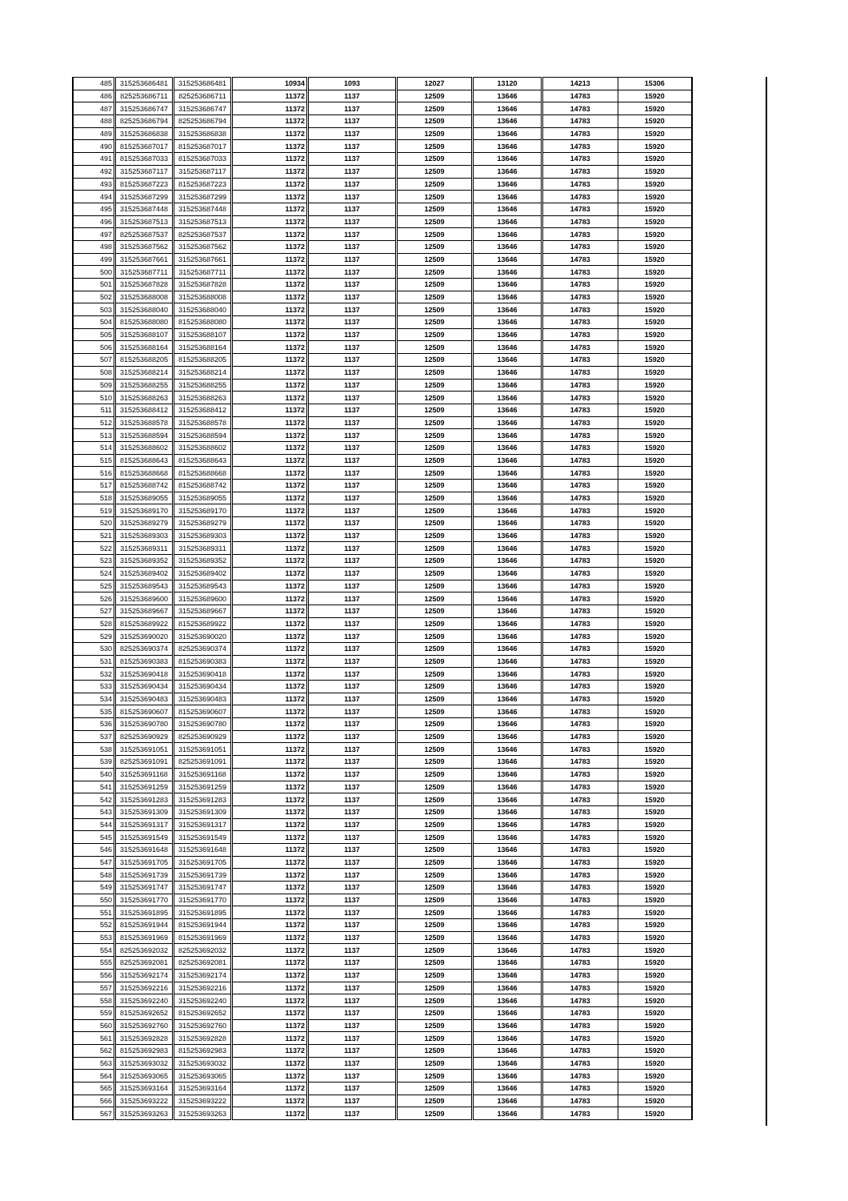| 485 | 315253686481 | 315253686481 | 10934 | 1093 | 12027 | 13120 | 14213 | 15306 |
| 486 | 825253686711 | 825253686711 | 11372 | 1137 | 12509 | 13646 | 14783 | 15920 |
| 487 | 315253686747 | 315253686747 | 11372 | 1137 | 12509 | 13646 | 14783 | 15920 |
| 488 | 825253686794 | 825253686794 | 11372 | 1137 | 12509 | 13646 | 14783 | 15920 |
| 489 | 315253686838 | 315253686838 | 11372 | 1137 | 12509 | 13646 | 14783 | 15920 |
| 490 | 815253687017 | 815253687017 | 11372 | 1137 | 12509 | 13646 | 14783 | 15920 |
| 491 | 815253687033 | 815253687033 | 11372 | 1137 | 12509 | 13646 | 14783 | 15920 |
| 492 | 315253687117 | 315253687117 | 11372 | 1137 | 12509 | 13646 | 14783 | 15920 |
| 493 | 815253687223 | 815253687223 | 11372 | 1137 | 12509 | 13646 | 14783 | 15920 |
| 494 | 315253687299 | 315253687299 | 11372 | 1137 | 12509 | 13646 | 14783 | 15920 |
| 495 | 315253687448 | 315253687448 | 11372 | 1137 | 12509 | 13646 | 14783 | 15920 |
| 496 | 315253687513 | 315253687513 | 11372 | 1137 | 12509 | 13646 | 14783 | 15920 |
| 497 | 825253687537 | 825253687537 | 11372 | 1137 | 12509 | 13646 | 14783 | 15920 |
| 498 | 315253687562 | 315253687562 | 11372 | 1137 | 12509 | 13646 | 14783 | 15920 |
| 499 | 315253687661 | 315253687661 | 11372 | 1137 | 12509 | 13646 | 14783 | 15920 |
| 500 | 315253687711 | 315253687711 | 11372 | 1137 | 12509 | 13646 | 14783 | 15920 |
| 501 | 315253687828 | 315253687828 | 11372 | 1137 | 12509 | 13646 | 14783 | 15920 |
| 502 | 315253688008 | 315253688008 | 11372 | 1137 | 12509 | 13646 | 14783 | 15920 |
| 503 | 315253688040 | 315253688040 | 11372 | 1137 | 12509 | 13646 | 14783 | 15920 |
| 504 | 815253688080 | 815253688080 | 11372 | 1137 | 12509 | 13646 | 14783 | 15920 |
| 505 | 315253688107 | 315253688107 | 11372 | 1137 | 12509 | 13646 | 14783 | 15920 |
| 506 | 315253688164 | 315253688164 | 11372 | 1137 | 12509 | 13646 | 14783 | 15920 |
| 507 | 815253688205 | 815253688205 | 11372 | 1137 | 12509 | 13646 | 14783 | 15920 |
| 508 | 315253688214 | 315253688214 | 11372 | 1137 | 12509 | 13646 | 14783 | 15920 |
| 509 | 315253688255 | 315253688255 | 11372 | 1137 | 12509 | 13646 | 14783 | 15920 |
| 510 | 315253688263 | 315253688263 | 11372 | 1137 | 12509 | 13646 | 14783 | 15920 |
| 511 | 315253688412 | 315253688412 | 11372 | 1137 | 12509 | 13646 | 14783 | 15920 |
| 512 | 315253688578 | 315253688578 | 11372 | 1137 | 12509 | 13646 | 14783 | 15920 |
| 513 | 315253688594 | 315253688594 | 11372 | 1137 | 12509 | 13646 | 14783 | 15920 |
| 514 | 315253688602 | 315253688602 | 11372 | 1137 | 12509 | 13646 | 14783 | 15920 |
| 515 | 815253688643 | 815253688643 | 11372 | 1137 | 12509 | 13646 | 14783 | 15920 |
| 516 | 815253688668 | 815253688668 | 11372 | 1137 | 12509 | 13646 | 14783 | 15920 |
| 517 | 815253688742 | 815253688742 | 11372 | 1137 | 12509 | 13646 | 14783 | 15920 |
| 518 | 315253689055 | 315253689055 | 11372 | 1137 | 12509 | 13646 | 14783 | 15920 |
| 519 | 315253689170 | 315253689170 | 11372 | 1137 | 12509 | 13646 | 14783 | 15920 |
| 520 | 315253689279 | 315253689279 | 11372 | 1137 | 12509 | 13646 | 14783 | 15920 |
| 521 | 315253689303 | 315253689303 | 11372 | 1137 | 12509 | 13646 | 14783 | 15920 |
| 522 | 315253689311 | 315253689311 | 11372 | 1137 | 12509 | 13646 | 14783 | 15920 |
| 523 | 315253689352 | 315253689352 | 11372 | 1137 | 12509 | 13646 | 14783 | 15920 |
| 524 | 315253689402 | 315253689402 | 11372 | 1137 | 12509 | 13646 | 14783 | 15920 |
| 525 | 315253689543 | 315253689543 | 11372 | 1137 | 12509 | 13646 | 14783 | 15920 |
| 526 | 315253689600 | 315253689600 | 11372 | 1137 | 12509 | 13646 | 14783 | 15920 |
| 527 | 315253689667 | 315253689667 | 11372 | 1137 | 12509 | 13646 | 14783 | 15920 |
| 528 | 815253689922 | 815253689922 | 11372 | 1137 | 12509 | 13646 | 14783 | 15920 |
| 529 | 315253690020 | 315253690020 | 11372 | 1137 | 12509 | 13646 | 14783 | 15920 |
| 530 | 825253690374 | 825253690374 | 11372 | 1137 | 12509 | 13646 | 14783 | 15920 |
| 531 | 815253690383 | 815253690383 | 11372 | 1137 | 12509 | 13646 | 14783 | 15920 |
| 532 | 315253690418 | 315253690418 | 11372 | 1137 | 12509 | 13646 | 14783 | 15920 |
| 533 | 315253690434 | 315253690434 | 11372 | 1137 | 12509 | 13646 | 14783 | 15920 |
| 534 | 315253690483 | 315253690483 | 11372 | 1137 | 12509 | 13646 | 14783 | 15920 |
| 535 | 815253690607 | 815253690607 | 11372 | 1137 | 12509 | 13646 | 14783 | 15920 |
| 536 | 315253690780 | 315253690780 | 11372 | 1137 | 12509 | 13646 | 14783 | 15920 |
| 537 | 825253690929 | 825253690929 | 11372 | 1137 | 12509 | 13646 | 14783 | 15920 |
| 538 | 315253691051 | 315253691051 | 11372 | 1137 | 12509 | 13646 | 14783 | 15920 |
| 539 | 825253691091 | 825253691091 | 11372 | 1137 | 12509 | 13646 | 14783 | 15920 |
| 540 | 315253691168 | 315253691168 | 11372 | 1137 | 12509 | 13646 | 14783 | 15920 |
| 541 | 315253691259 | 315253691259 | 11372 | 1137 | 12509 | 13646 | 14783 | 15920 |
| 542 | 315253691283 | 315253691283 | 11372 | 1137 | 12509 | 13646 | 14783 | 15920 |
| 543 | 315253691309 | 315253691309 | 11372 | 1137 | 12509 | 13646 | 14783 | 15920 |
| 544 | 315253691317 | 315253691317 | 11372 | 1137 | 12509 | 13646 | 14783 | 15920 |
| 545 | 315253691549 | 315253691549 | 11372 | 1137 | 12509 | 13646 | 14783 | 15920 |
| 546 | 315253691648 | 315253691648 | 11372 | 1137 | 12509 | 13646 | 14783 | 15920 |
| 547 | 315253691705 | 315253691705 | 11372 | 1137 | 12509 | 13646 | 14783 | 15920 |
| 548 | 315253691739 | 315253691739 | 11372 | 1137 | 12509 | 13646 | 14783 | 15920 |
| 549 | 315253691747 | 315253691747 | 11372 | 1137 | 12509 | 13646 | 14783 | 15920 |
| 550 | 315253691770 | 315253691770 | 11372 | 1137 | 12509 | 13646 | 14783 | 15920 |
| 551 | 315253691895 | 315253691895 | 11372 | 1137 | 12509 | 13646 | 14783 | 15920 |
| 552 | 815253691944 | 815253691944 | 11372 | 1137 | 12509 | 13646 | 14783 | 15920 |
| 553 | 815253691969 | 815253691969 | 11372 | 1137 | 12509 | 13646 | 14783 | 15920 |
| 554 | 825253692032 | 825253692032 | 11372 | 1137 | 12509 | 13646 | 14783 | 15920 |
| 555 | 825253692081 | 825253692081 | 11372 | 1137 | 12509 | 13646 | 14783 | 15920 |
| 556 | 315253692174 | 315253692174 | 11372 | 1137 | 12509 | 13646 | 14783 | 15920 |
| 557 | 315253692216 | 315253692216 | 11372 | 1137 | 12509 | 13646 | 14783 | 15920 |
| 558 | 315253692240 | 315253692240 | 11372 | 1137 | 12509 | 13646 | 14783 | 15920 |
| 559 | 815253692652 | 815253692652 | 11372 | 1137 | 12509 | 13646 | 14783 | 15920 |
| 560 | 315253692760 | 315253692760 | 11372 | 1137 | 12509 | 13646 | 14783 | 15920 |
| 561 | 315253692828 | 315253692828 | 11372 | 1137 | 12509 | 13646 | 14783 | 15920 |
| 562 | 815253692983 | 815253692983 | 11372 | 1137 | 12509 | 13646 | 14783 | 15920 |
| 563 | 315253693032 | 315253693032 | 11372 | 1137 | 12509 | 13646 | 14783 | 15920 |
| 564 | 315253693065 | 315253693065 | 11372 | 1137 | 12509 | 13646 | 14783 | 15920 |
| 565 | 315253693164 | 315253693164 | 11372 | 1137 | 12509 | 13646 | 14783 | 15920 |
| 566 | 315253693222 | 315253693222 | 11372 | 1137 | 12509 | 13646 | 14783 | 15920 |
| 567 | 315253693263 | 315253693263 | 11372 | 1137 | 12509 | 13646 | 14783 | 15920 |